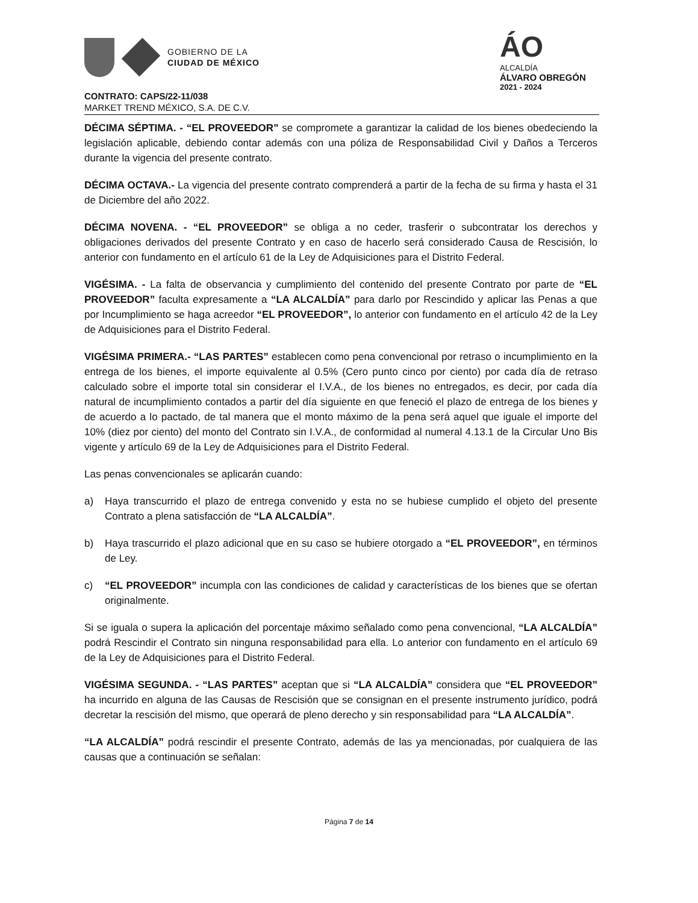GOBIERNO DE LA
CIUDAD DE MÉXICO
ÁO
ALCALDÍA
ÁLVARO OBREGÓN
2021 - 2024
CONTRATO: CAPS/22-11/038
MARKET TREND MÉXICO, S.A. DE C.V.
DÉCIMA SÉPTIMA. - “EL PROVEEDOR” se compromete a garantizar la calidad de los bienes obedeciendo la legislación aplicable, debiendo contar además con una póliza de Responsabilidad Civil y Daños a Terceros durante la vigencia del presente contrato.
DÉCIMA OCTAVA.- La vigencia del presente contrato comprenderá a partir de la fecha de su firma y hasta el 31 de Diciembre del año 2022.
DÉCIMA NOVENA. - “EL PROVEEDOR” se obliga a no ceder, trasferir o subcontratar los derechos y obligaciones derivados del presente Contrato y en caso de hacerlo será considerado Causa de Rescisión, lo anterior con fundamento en el artículo 61 de la Ley de Adquisiciones para el Distrito Federal.
VIGÉSIMA. - La falta de observancia y cumplimiento del contenido del presente Contrato por parte de “EL PROVEEDOR” faculta expresamente a “LA ALCALDÍA” para darlo por Rescindido y aplicar las Penas a que por Incumplimiento se haga acreedor “EL PROVEEDOR”, lo anterior con fundamento en el artículo 42 de la Ley de Adquisiciones para el Distrito Federal.
VIGÉSIMA PRIMERA.- “LAS PARTES” establecen como pena convencional por retraso o incumplimiento en la entrega de los bienes, el importe equivalente al 0.5% (Cero punto cinco por ciento) por cada día de retraso calculado sobre el importe total sin considerar el I.V.A., de los bienes no entregados, es decir, por cada día natural de incumplimiento contados a partir del día siguiente en que feneció el plazo de entrega de los bienes y de acuerdo a lo pactado, de tal manera que el monto máximo de la pena será aquel que iguale el importe del 10% (diez por ciento) del monto del Contrato sin I.V.A., de conformidad al numeral 4.13.1 de la Circular Uno Bis vigente y artículo 69 de la Ley de Adquisiciones para el Distrito Federal.
Las penas convencionales se aplicarán cuando:
a) Haya transcurrido el plazo de entrega convenido y esta no se hubiese cumplido el objeto del presente Contrato a plena satisfacción de “LA ALCALDÍA”.
b) Haya trascurrido el plazo adicional que en su caso se hubiere otorgado a “EL PROVEEDOR”, en términos de Ley.
c) “EL PROVEEDOR” incumpla con las condiciones de calidad y características de los bienes que se ofertan originalmente.
Si se iguala o supera la aplicación del porcentaje máximo señalado como pena convencional, “LA ALCALDÍA” podrá Rescindir el Contrato sin ninguna responsabilidad para ella. Lo anterior con fundamento en el artículo 69 de la Ley de Adquisiciones para el Distrito Federal.
VIGÉSIMA SEGUNDA. - “LAS PARTES” aceptan que si “LA ALCALDÍA” considera que “EL PROVEEDOR” ha incurrido en alguna de las Causas de Rescisión que se consignan en el presente instrumento jurídico, podrá decretar la rescisión del mismo, que operará de pleno derecho y sin responsabilidad para “LA ALCALDÍA”.
“LA ALCALDÍA” podrá rescindir el presente Contrato, además de las ya mencionadas, por cualquiera de las causas que a continuación se señalan:
Página 7 de 14